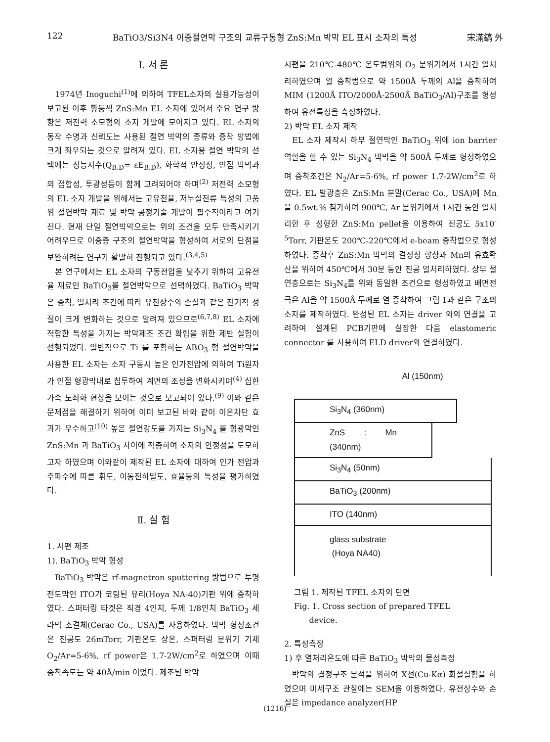122 BaTiO3/Si3N4 이중절연막 구조의 교류구동형 ZnS:Mn 박막 EL 표시 소자의 특성 宋滿鎬 外
Ⅰ. 서 론
1974년 Inoguchi<sup>(1)</sup>에 의하여 TFEL소자의 실용가능성이 보고된 이후 황등색 ZnS:Mn EL 소자에 있어서 주요 연구 방향은 저전력 소모형의 소자 개발에 모아지고 있다. EL 소자의 동작 수명과 신뢰도는 사용된 절연 박막의 종류와 증착 방법에 크게 좌우되는 것으로 알려져 있다. EL 소자용 절연 박막의 선택에는 성능지수(Q<sub>B.D</sub>= εE<sub>B.D</sub>), 화학적 안정성, 인접 박막과의 접합성, 투광성등이 함께 고려되어야 하며<sup>(2)</sup> 저전력 소모형의 EL 소자 개발을 위해서는 고유전율, 저누설전류 특성의 고품위 절연박막 재료 및 박막 공정기술 개발이 필수적이라고 여겨진다. 현재 단일 절연박막으로는 위의 조건을 모두 만족시키기 어려우므로 이중층 구조의 절연박막을 형성하여 서로의 단점을 보완하려는 연구가 활발히 진행되고 있다.<sup>(3,4,5)</sup>
본 연구에서는 EL 소자의 구동전압을 낮추기 위하여 고유전율 재료인 BaTiO<sub>3</sub>를 절연박막으로 선택하였다. BaTiO<sub>3</sub> 박막은 증착, 열처리 조건에 따라 유전상수와 손실과 같은 전기적 성질이 크게 변화하는 것으로 알려져 있으므로<sup>(6,7,8)</sup> EL 소자에 적합한 특성을 가지는 박막제조 조건 확립을 위한 제반 실험이 선행되었다. 일반적으로 Ti 를 포함하는 ABO<sub>3</sub> 형 절연박막을 사용한 EL 소자는 소자 구동시 높은 인가전압에 의하여 Ti원자가 인접 형광막내로 침투하여 계면의 조성을 변화시키며<sup>(4)</sup> 심한 가속 노쇠화 현상을 보이는 것으로 보고되어 있다.<sup>(9)</sup> 이와 같은 문제점을 해결하기 위하여 이미 보고된 바와 같이 이온차단 효과가 우수하고<sup>(10)</sup> 높은 절연강도를 가지는 Si<sub>3</sub>N<sub>4</sub> 를 형광막인 ZnS:Mn 과 BaTiO<sub>3</sub> 사이에 적층하여 소자의 안정성을 도모하고자 하였으며 이와같이 제작된 EL 소자에 대하여 인가 전압과 주파수에 따른 휘도, 이동전하밀도, 효율등의 특성을 평가하였다.
Ⅱ. 실 험
1. 시편 제조
1). BaTiO<sub>3</sub> 박막 형성
BaTiO<sub>3</sub> 박막은 rf-magnetron sputtering 방법으로 투명전도막인 ITO가 코팅된 유리(Hoya NA-40)기판 위에 증착하였다. 스퍼터링 타겟은 직경 4인치, 두께 1/8인치 BaTiO<sub>3</sub> 세라믹 소결체(Cerac Co., USA)를 사용하였다. 박막 형성조건은 진공도 26mTorr, 기판온도 상온, 스퍼터링 분위기 기체 O<sub>2</sub>/Ar=5-6%, rf power은 1.7-2W/cm<sup>2</sup>로 하였으며 이때 증착속도는 약 40Å/min 이었다. 제조된 박막
시편을 210℃-480℃ 온도범위의 O<sub>2</sub> 분위기에서 1시간 열처리하였으며 열 증착법으로 약 1500Å 두께의 Al을 증착하여 MIM (1200Å ITO/2000Å-2500Å BaTiO<sub>3</sub>/Al)구조를 형성하여 유전특성을 측정하였다.
2) 박막 EL 소자 제작
EL 소자 제작시 하부 절연막인 BaTiO<sub>3</sub> 위에 ion barrier 역할을 할 수 있는 Si<sub>3</sub>N<sub>4</sub> 박막을 약 500Å 두께로 형성하였으며 증착조건은 N<sub>2</sub>/Ar=5-6%, rf power 1.7-2W/cm<sup>2</sup>로 하였다. EL 발광층은 ZnS:Mn 분말(Cerac Co., USA)에 Mn을 0.5wt.% 첨가하여 900℃, Ar 분위기에서 1시간 동안 열처리한 후 성형한 ZnS:Mn pellet을 이용하여 진공도 5x10<sup>-5</sup>Torr, 기판온도 200℃-220℃에서 e-beam 증착법으로 형성하였다. 증착후 ZnS:Mn 박막의 결정성 향상과 Mn의 유효확산을 위하여 450℃에서 30분 동안 진공 열처리하였다. 상부 절연층으로는 Si<sub>3</sub>N<sub>4</sub>를 위와 동일한 조건으로 형성하였고 배면전극은 Al을 약 1500Å 두께로 열 증착하여 그림 1과 같은 구조의 소자를 제작하였다. 완성된 EL 소자는 driver 와의 연결을 고려하여 설계된 PCB기판에 실장한 다음 elastomeric connector 를 사용하여 ELD driver와 연결하였다.
Al (150nm)
Si<sub>3</sub>N<sub>4</sub> (360nm)
ZnS : Mn (340nm)
Si<sub>3</sub>N<sub>4</sub> (50nm)
BaTiO<sub>3</sub> (200nm)
ITO (140nm)
glass substrate
(Hoya NA40)
그림 1. 제작된 TFEL 소자의 단면
Fig. 1. Cross section of prepared TFEL
device.
2. 특성측정
1) 후 열처리온도에 따른 BaTiO<sub>3</sub> 박막의 물성측정
박막의 결정구조 분석을 위하여 X선(Cu-Kα) 회절실험을 하였으며 미세구조 관찰에는 SEM을 이용하였다. 유전상수와 손실은 impedance analyzer(HP
(1216)